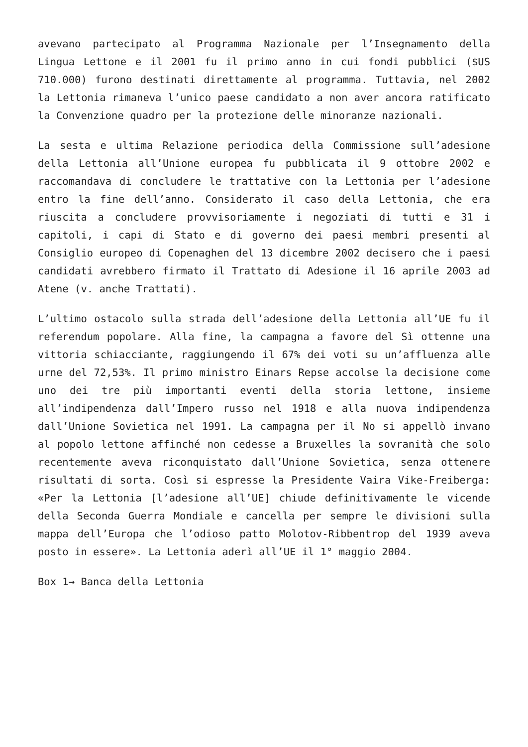avevano partecipato al Programma Nazionale per l’Insegnamento della Lingua Lettone e il 2001 fu il primo anno in cui fondi pubblici ($US 710.000) furono destinati direttamente al programma. Tuttavia, nel 2002 la Lettonia rimaneva l’unico paese candidato a non aver ancora ratificato la Convenzione quadro per la protezione delle minoranze nazionali.
La sesta e ultima Relazione periodica della Commissione sull’adesione della Lettonia all’Unione europea fu pubblicata il 9 ottobre 2002 e raccomandava di concludere le trattative con la Lettonia per l’adesione entro la fine dell’anno. Considerato il caso della Lettonia, che era riuscita a concludere provvisoriamente i negoziati di tutti e 31 i capitoli, i capi di Stato e di governo dei paesi membri presenti al Consiglio europeo di Copenaghen del 13 dicembre 2002 decisero che i paesi candidati avrebbero firmato il Trattato di Adesione il 16 aprile 2003 ad Atene (v. anche Trattati).
L’ultimo ostacolo sulla strada dell’adesione della Lettonia all’UE fu il referendum popolare. Alla fine, la campagna a favore del Sì ottenne una vittoria schiacciante, raggiungendo il 67% dei voti su un’affluenza alle urne del 72,53%. Il primo ministro Einars Repse accolse la decisione come uno dei tre più importanti eventi della storia lettone, insieme all’indipendenza dall’Impero russo nel 1918 e alla nuova indipendenza dall’Unione Sovietica nel 1991. La campagna per il No si appellò invano al popolo lettone affinché non cedesse a Bruxelles la sovranità che solo recentemente aveva riconquistato dall’Unione Sovietica, senza ottenere risultati di sorta. Così si espresse la Presidente Vaira Vike-Freiberga: «Per la Lettonia [l’adesione all’UE] chiude definitivamente le vicende della Seconda Guerra Mondiale e cancella per sempre le divisioni sulla mappa dell’Europa che l’odioso patto Molotov-Ribbentrop del 1939 aveva posto in essere». La Lettonia aderì all’UE il 1° maggio 2004.
Box 1→ Banca della Lettonia